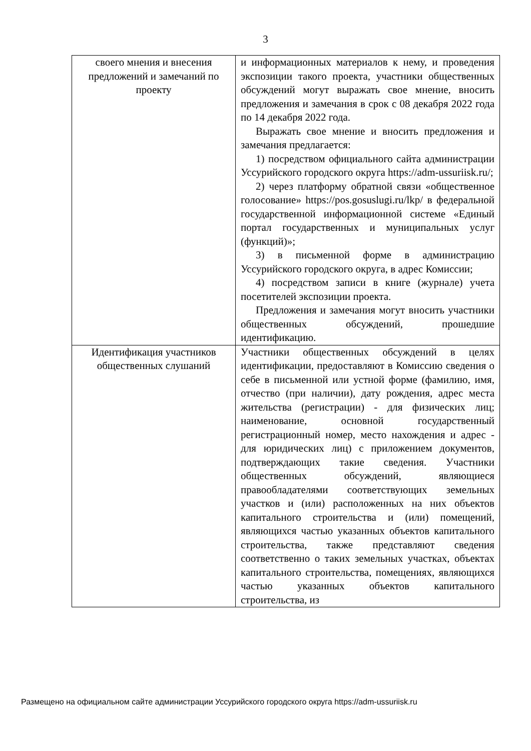3
| своего мнения и внесения предложений и замечаний по проекту | и информационных материалов к нему, и проведения экспозиции такого проекта, участники общественных обсуждений могут выражать свое мнение, вносить предложения и замечания в срок с 08 декабря 2022 года по 14 декабря 2022 года. Выражать свое мнение и вносить предложения и замечания предлагается: 1) посредством официального сайта администрации Уссурийского городского округа https://adm-ussuriisk.ru/; 2) через платформу обратной связи «общественное голосование» https://pos.gosuslugi.ru/lkp/ в федеральной государственной информационной системе «Единый портал государственных и муниципальных услуг (функций)»; 3) в письменной форме в администрацию Уссурийского городского округа, в адрес Комиссии; 4) посредством записи в книге (журнале) учета посетителей экспозиции проекта. Предложения и замечания могут вносить участники общественных обсуждений, прошедшие идентификацию. |
| Идентификация участников общественных слушаний | Участники общественных обсуждений в целях идентификации, предоставляют в Комиссию сведения о себе в письменной или устной форме (фамилию, имя, отчество (при наличии), дату рождения, адрес места жительства (регистрации) - для физических лиц; наименование, основной государственный регистрационный номер, место нахождения и адрес - для юридических лиц) с приложением документов, подтверждающих такие сведения. Участники общественных обсуждений, являющиеся правообладателями соответствующих земельных участков и (или) расположенных на них объектов капитального строительства и (или) помещений, являющихся частью указанных объектов капитального строительства, также представляют сведения соответственно о таких земельных участках, объектах капитального строительства, помещениях, являющихся частью указанных объектов капитального строительства, из |
Размещено на официальном сайте администрации Уссурийского городского округа https://adm-ussuriisk.ru